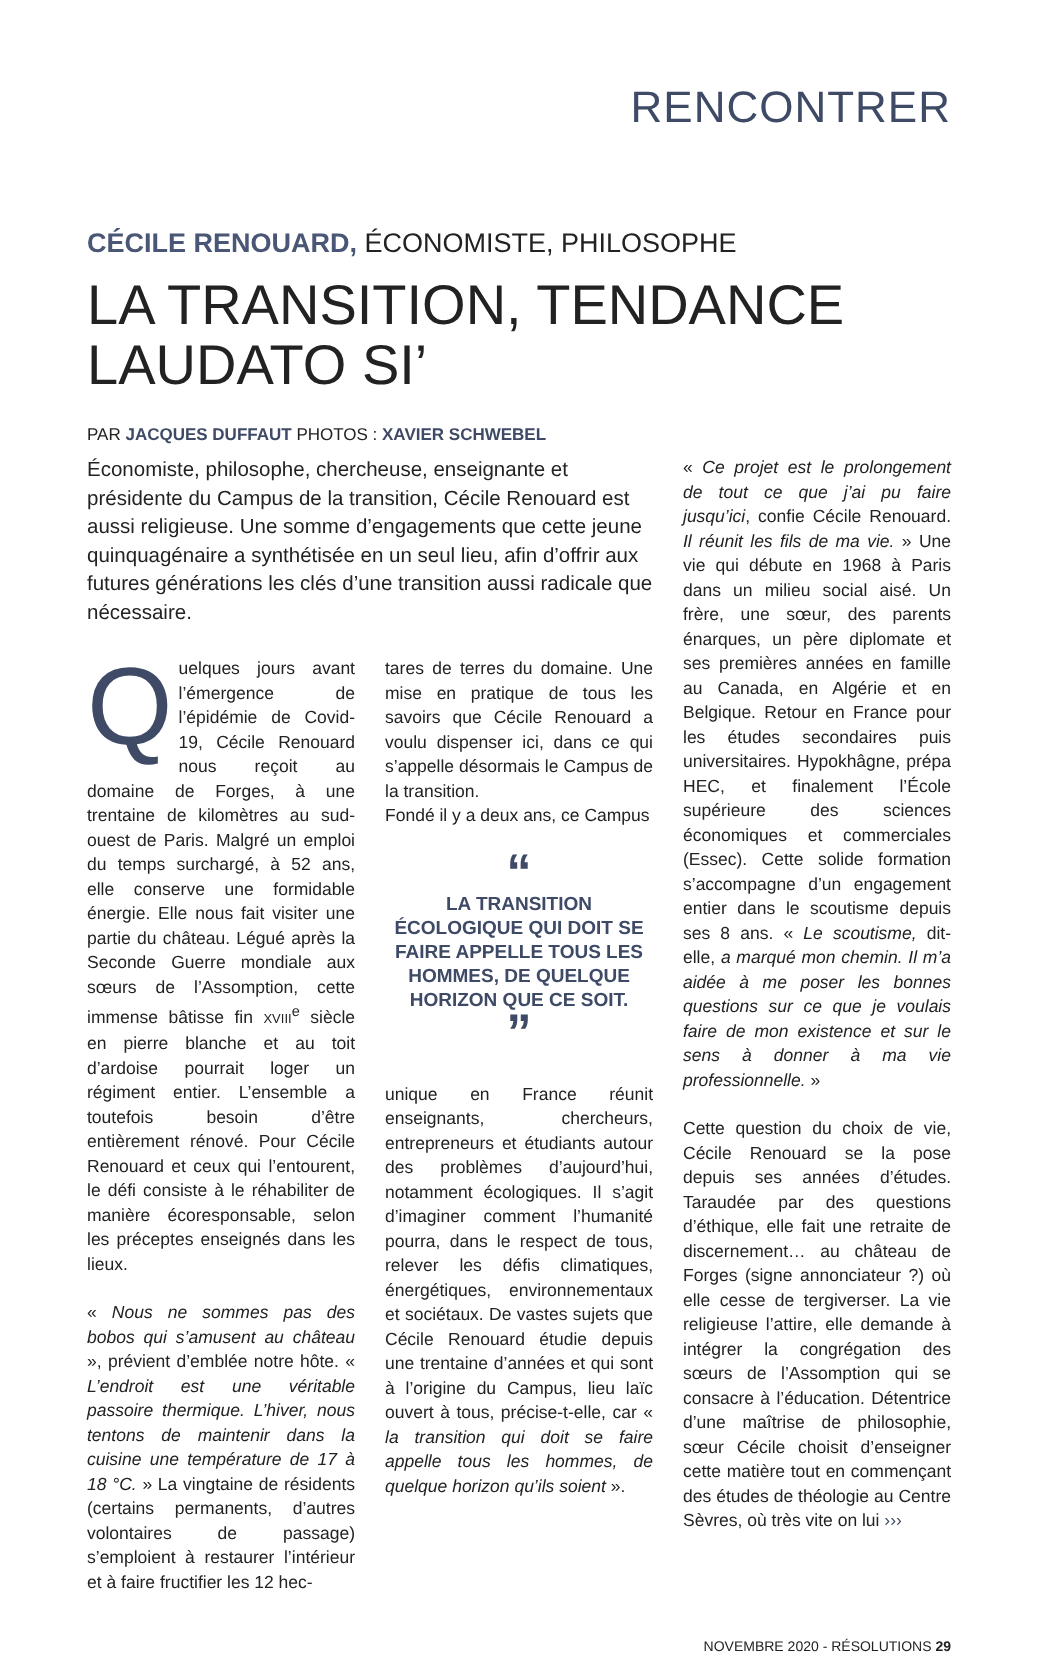RENCONTRER
CÉCILE RENOUARD, ÉCONOMISTE, PHILOSOPHE
LA TRANSITION, TENDANCE
LAUDATO SI’
PAR JACQUES DUFFAUT PHOTOS : XAVIER SCHWEBEL
Économiste, philosophe, chercheuse, enseignante et présidente du Campus de la transition, Cécile Renouard est aussi religieuse. Une somme d’engagements que cette jeune quinquagénaire a synthétisée en un seul lieu, afin d’offrir aux futures générations les clés d’une transition aussi radicale que nécessaire.
Quelques jours avant l’émergence de l’épidémie de Covid-19, Cécile Renouard nous reçoit au domaine de Forges, à une trentaine de kilomètres au sud-ouest de Paris. Malgré un emploi du temps surchargé, à 52 ans, elle conserve une formidable énergie. Elle nous fait visiter une partie du château. Légué après la Seconde Guerre mondiale aux sœurs de l’Assomption, cette immense bâtisse fin XVIII<sup>e</sup> siècle en pierre blanche et au toit d’ardoise pourrait loger un régiment entier. L’ensemble a toutefois besoin d’être entièrement rénové. Pour Cécile Renouard et ceux qui l’entourent, le défi consiste à le réhabiliter de manière écoresponsable, selon les préceptes enseignés dans les lieux.
« Nous ne sommes pas des bobos qui s’amusent au château », prévient d’emblée notre hôte. « L’endroit est une véritable passoire thermique. L’hiver, nous tentons de maintenir dans la cuisine une température de 17 à 18 °C. » La vingtaine de résidents (certains permanents, d’autres volontaires de passage) s’emploient à restaurer l’intérieur et à faire fructifier les 12 hec-
tares de terres du domaine. Une mise en pratique de tous les savoirs que Cécile Renouard a voulu dispenser ici, dans ce qui s’appelle désormais le Campus de la transition.
Fondé il y a deux ans, ce Campus
“
LA TRANSITION ÉCOLOGIQUE QUI DOIT SE FAIRE APPELLE TOUS LES HOMMES, DE QUELQUE HORIZON QUE CE SOIT.
”
unique en France réunit enseignants, chercheurs, entrepreneurs et étudiants autour des problèmes d’aujourd’hui, notamment écologiques. Il s’agit d’imaginer comment l’humanité pourra, dans le respect de tous, relever les défis climatiques, énergétiques, environnementaux et sociétaux. De vastes sujets que Cécile Renouard étudie depuis une trentaine d’années et qui sont à l’origine du Campus, lieu laïc ouvert à tous, précise-t-elle, car « la transition qui doit se faire appelle tous les hommes, de quelque horizon qu’ils soient ».
« Ce projet est le prolongement de tout ce que j’ai pu faire jusqu’ici, confie Cécile Renouard. Il réunit les fils de ma vie. » Une vie qui débute en 1968 à Paris dans un milieu social aisé. Un frère, une sœur, des parents énarques, un père diplomate et ses premières années en famille au Canada, en Algérie et en Belgique. Retour en France pour les études secondaires puis universitaires. Hypokhâgne, prépa HEC, et finalement l’École supérieure des sciences économiques et commerciales (Essec). Cette solide formation s’accompagne d’un engagement entier dans le scoutisme depuis ses 8 ans. « Le scoutisme, dit-elle, a marqué mon chemin. Il m’a aidée à me poser les bonnes questions sur ce que je voulais faire de mon existence et sur le sens à donner à ma vie professionnelle. »
Cette question du choix de vie, Cécile Renouard se la pose depuis ses années d’études. Taraudée par des questions d’éthique, elle fait une retraite de discernement… au château de Forges (signe annonciateur ?) où elle cesse de tergiverser. La vie religieuse l’attire, elle demande à intégrer la congrégation des sœurs de l’Assomption qui se consacre à l’éducation. Détentrice d’une maîtrise de philosophie, sœur Cécile choisit d’enseigner cette matière tout en commençant des études de théologie au Centre Sèvres, où très vite on lui ›››
NOVEMBRE 2020 - RÉSOLUTIONS 29